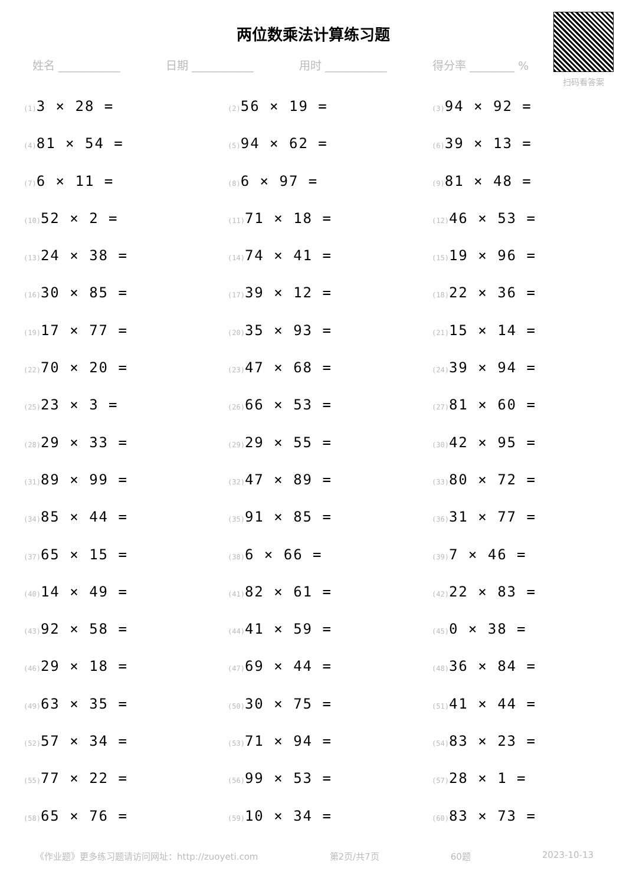两位数乘法计算练习题
扫码看答案
姓名 ___________ 日期 ___________ 用时 ___________ 得分率 ________ %
(1) 3 × 28 =
(2) 56 × 19 =
(3) 94 × 92 =
(4) 81 × 54 =
(5) 94 × 62 =
(6) 39 × 13 =
(7) 6 × 11 =
(8) 6 × 97 =
(9) 81 × 48 =
(10) 52 × 2 =
(11) 71 × 18 =
(12) 46 × 53 =
(13) 24 × 38 =
(14) 74 × 41 =
(15) 19 × 96 =
(16) 30 × 85 =
(17) 39 × 12 =
(18) 22 × 36 =
(19) 17 × 77 =
(20) 35 × 93 =
(21) 15 × 14 =
(22) 70 × 20 =
(23) 47 × 68 =
(24) 39 × 94 =
(25) 23 × 3 =
(26) 66 × 53 =
(27) 81 × 60 =
(28) 29 × 33 =
(29) 29 × 55 =
(30) 42 × 95 =
(31) 89 × 99 =
(32) 47 × 89 =
(33) 80 × 72 =
(34) 85 × 44 =
(35) 91 × 85 =
(36) 31 × 77 =
(37) 65 × 15 =
(38) 6 × 66 =
(39) 7 × 46 =
(40) 14 × 49 =
(41) 82 × 61 =
(42) 22 × 83 =
(43) 92 × 58 =
(44) 41 × 59 =
(45) 0 × 38 =
(46) 29 × 18 =
(47) 69 × 44 =
(48) 36 × 84 =
(49) 63 × 35 =
(50) 30 × 75 =
(51) 41 × 44 =
(52) 57 × 34 =
(53) 71 × 94 =
(54) 83 × 23 =
(55) 77 × 22 =
(56) 99 × 53 =
(57) 28 × 1 =
(58) 65 × 76 =
(59) 10 × 34 =
(60) 83 × 73 =
《作业题》更多练习题请访问网址：http://zuoyeti.com 第2页/共7页 60题 2023-10-13